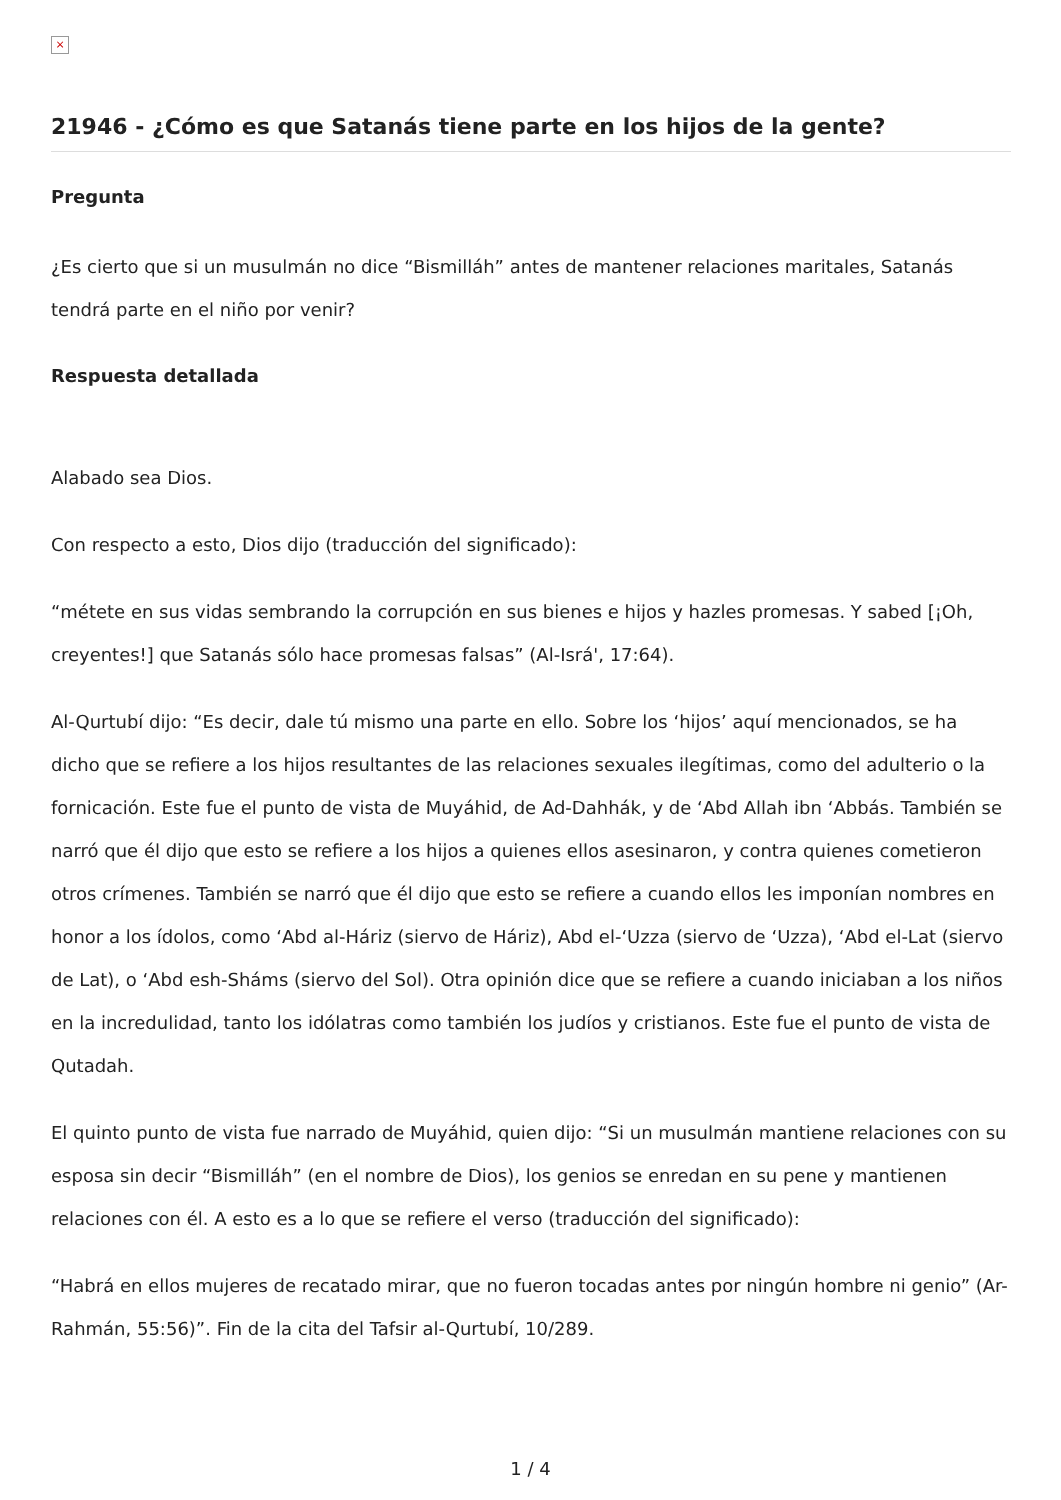×
21946 - ¿Cómo es que Satanás tiene parte en los hijos de la gente?
Pregunta
¿Es cierto que si un musulmán no dice “Bismilláh” antes de mantener relaciones maritales, Satanás tendrá parte en el niño por venir?
Respuesta detallada
Alabado sea Dios.
Con respecto a esto, Dios dijo (traducción del significado):
“métete en sus vidas sembrando la corrupción en sus bienes e hijos y hazles promesas. Y sabed [¡Oh, creyentes!] que Satanás sólo hace promesas falsas” (Al-Isrá', 17:64).
Al-Qurtubí dijo: “Es decir, dale tú mismo una parte en ello. Sobre los ‘hijos’ aquí mencionados, se ha dicho que se refiere a los hijos resultantes de las relaciones sexuales ilegítimas, como del adulterio o la fornicación. Este fue el punto de vista de Muyáhid, de Ad-Dahhák, y de ‘Abd Allah ibn ‘Abbás. También se narró que él dijo que esto se refiere a los hijos a quienes ellos asesinaron, y contra quienes cometieron otros crímenes. También se narró que él dijo que esto se refiere a cuando ellos les imponían nombres en honor a los ídolos, como ‘Abd al-Háriz (siervo de Háriz), Abd el-‘Uzza (siervo de ‘Uzza), ‘Abd el-Lat (siervo de Lat), o ‘Abd esh-Sháms (siervo del Sol). Otra opinión dice que se refiere a cuando iniciaban a los niños en la incredulidad, tanto los idólatras como también los judíos y cristianos. Este fue el punto de vista de Qutadah.
El quinto punto de vista fue narrado de Muyáhid, quien dijo: “Si un musulmán mantiene relaciones con su esposa sin decir “Bismilláh” (en el nombre de Dios), los genios se enredan en su pene y mantienen relaciones con él. A esto es a lo que se refiere el verso (traducción del significado):
“Habrá en ellos mujeres de recatado mirar, que no fueron tocadas antes por ningún hombre ni genio” (Ar-Rahmán, 55:56)”. Fin de la cita del Tafsir al-Qurtubí, 10/289.
1 / 4